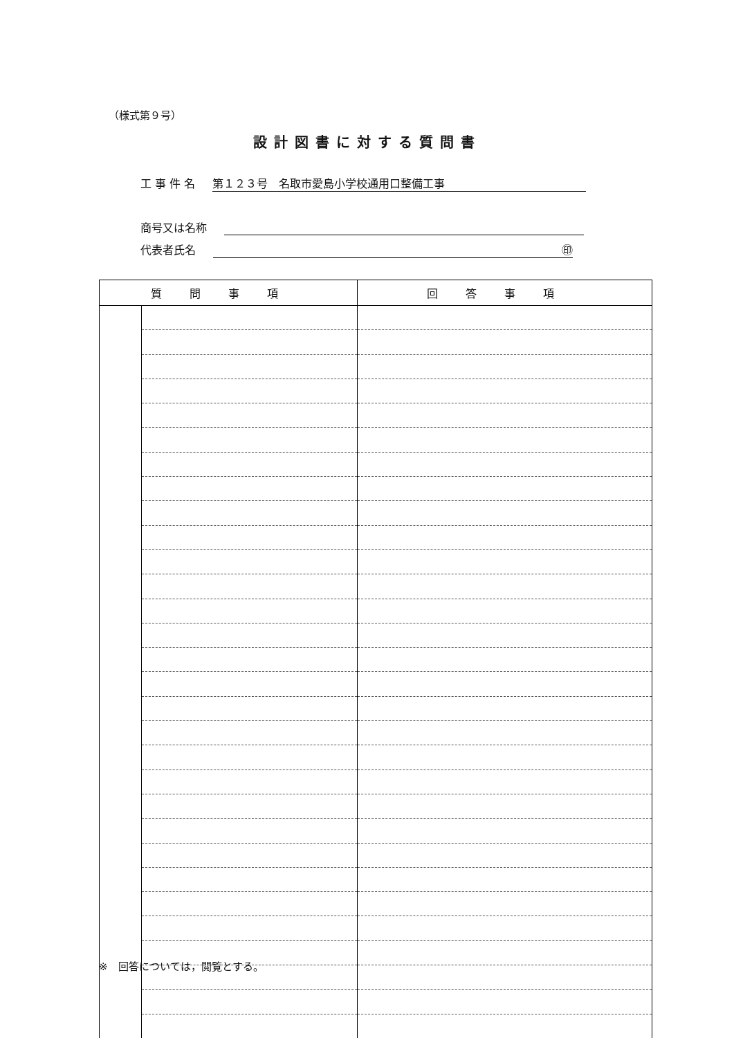（様式第９号）
設計図書に対する質問書
工 事 件 名 第１２３号　名取市愛島小学校通用口整備工事
商号又は名称
代表者氏名 ㊞
| 質問事項 | | 回答事項 |
| --- | --- | --- |
※　回答については，閲覧とする。